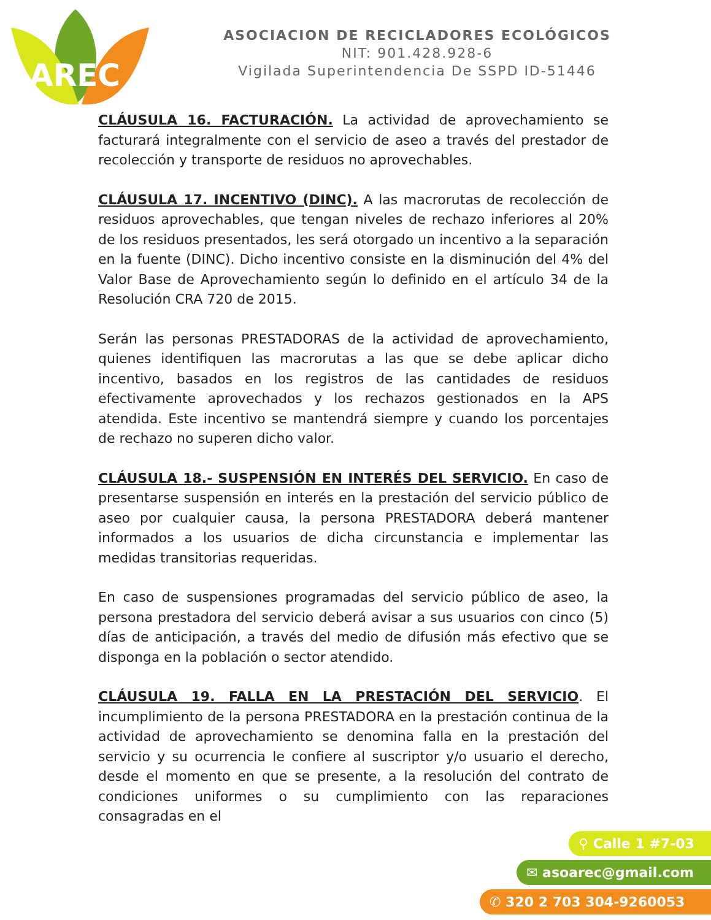AREC
ASOCIACION DE RECICLADORES ECOLÓGICOS
NIT: 901.428.928-6
Vigilada Superintendencia De SSPD ID-51446
CLÁUSULA 16. FACTURACIÓN. La actividad de aprovechamiento se facturará integralmente con el servicio de aseo a través del prestador de recolección y transporte de residuos no aprovechables.
CLÁUSULA 17. INCENTIVO (DINC). A las macrorutas de recolección de residuos aprovechables, que tengan niveles de rechazo inferiores al 20% de los residuos presentados, les será otorgado un incentivo a la separación en la fuente (DINC). Dicho incentivo consiste en la disminución del 4% del Valor Base de Aprovechamiento según lo definido en el artículo 34 de la Resolución CRA 720 de 2015.
Serán las personas PRESTADORAS de la actividad de aprovechamiento, quienes identifiquen las macrorutas a las que se debe aplicar dicho incentivo, basados en los registros de las cantidades de residuos efectivamente aprovechados y los rechazos gestionados en la APS atendida. Este incentivo se mantendrá siempre y cuando los porcentajes de rechazo no superen dicho valor.
CLÁUSULA 18.- SUSPENSIÓN EN INTERÉS DEL SERVICIO. En caso de presentarse suspensión en interés en la prestación del servicio público de aseo por cualquier causa, la persona PRESTADORA deberá mantener informados a los usuarios de dicha circunstancia e implementar las medidas transitorias requeridas.
En caso de suspensiones programadas del servicio público de aseo, la persona prestadora del servicio deberá avisar a sus usuarios con cinco (5) días de anticipación, a través del medio de difusión más efectivo que se disponga en la población o sector atendido.
CLÁUSULA 19. FALLA EN LA PRESTACIÓN DEL SERVICIO. El incumplimiento de la persona PRESTADORA en la prestación continua de la actividad de aprovechamiento se denomina falla en la prestación del servicio y su ocurrencia le confiere al suscriptor y/o usuario el derecho, desde el momento en que se presente, a la resolución del contrato de condiciones uniformes o su cumplimiento con las reparaciones consagradas en el
⚲ Calle 1 #7-03
✉ asoarec@gmail.com
✆ 320 2 703 304-9260053